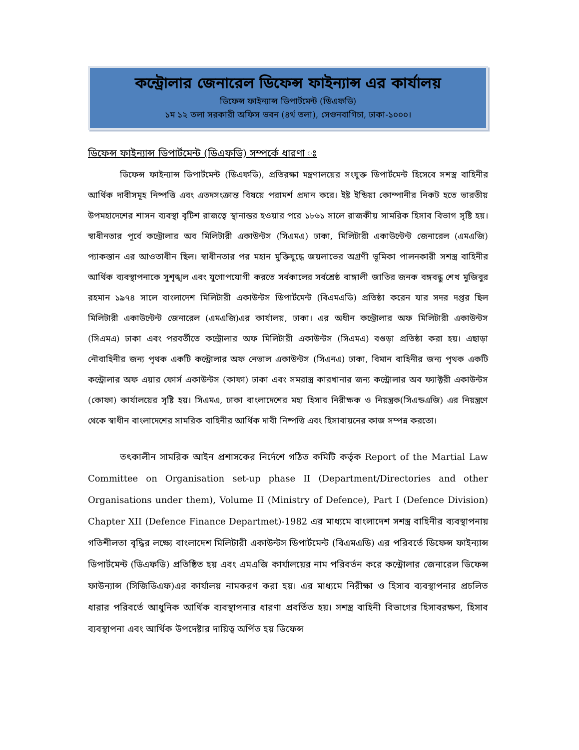কন্ট্রোলার জেনারেল ডিফেন্স ফাইন্যান্স এর কার্যালয়
ডিফেন্স ফাইন্যান্স ডিপার্টমেন্ট (ডিএফডি)
১ম ১২ তলা সরকারী অফিস ভবন (৪র্থ তলা), সেগুনবাগিচা, ঢাকা-১০০০।
ডিফেন্স ফাইন্যান্স ডিপার্টমেন্ট (ডিএফডি) সম্পর্কে ধারণা ঃ
ডিফেন্স ফাইন্যান্স ডিপার্টমেন্ট (ডিএফডি), প্রতিরক্ষা মন্ত্রণালয়ের সংযুক্ত ডিপার্টমেন্ট হিসেবে সশস্ত্র বাহিনীর আর্থিক দাবীসমূহ নিষ্পত্তি এবং এতদসংক্রান্ত বিষয়ে পরামর্শ প্রদান করে। ইষ্ট ইন্ডিয়া কোম্পানীর নিকট হতে ভারতীয় উপমহাদেশের শাসন ব্যবস্থা বৃটিশ রাজত্বে স্থানান্তর হওয়ার পরে ১৮৬১ সালে রাজকীয় সামরিক হিসাব বিভাগ সৃষ্টি হয়। স্বাধীনতার পূর্বে কন্ট্রোলার অব মিলিটারী একাউন্টস (সিএমএ) ঢাকা, মিলিটারী একাউন্টেন্ট জেনারেল (এমএজি) প্যাকস্তান এর আওতাধীন ছিল। স্বাধীনতার পর মহান মুক্তিযুদ্ধে জয়লাভের অগ্রণী ভূমিকা পালনকারী সশস্ত্র বাহিনীর আর্থিক ব্যবস্থাপনাকে সুশৃঙ্খল এবং যুগোপযোগী করতে সর্বকালের সর্বশ্রেষ্ঠ বাঙ্গালী জাতির জনক বঙ্গবন্ধু শেখ মুজিবুর রহমান ১৯৭৪ সালে বাংলাদেশ মিলিটারী একাউন্টস ডিপার্টমেন্ট (বিএমএডি) প্রতিষ্ঠা করেন যার সদর দপ্তর ছিল মিলিটারী একাউন্টেন্ট জেনারেল (এমএজি)এর কার্যালয়, ঢাকা। এর অধীন কন্ট্রোলার অফ মিলিটারী একাউন্টস (সিএমএ) ঢাকা এবং পরবর্তীতে কন্ট্রোলার অফ মিলিটারী একাউন্টস (সিএমএ) বগুড়া প্রতিষ্ঠা করা হয়। এছাড়া নৌবাহিনীর জন্য পৃথক একটি কন্ট্রোলার অফ নেভাল একাউন্টস (সিএনএ) ঢাকা, বিমান বাহিনীর জন্য পৃথক একটি কন্ট্রোলার অফ এয়ার ফোর্স একাউন্টস (কাফা) ঢাকা এবং সমরাস্ত্র কারখানার জন্য কন্ট্রোলার অব ফ্যাক্টরী একাউন্টস (কোফা) কার্যালয়ের সৃষ্টি হয়। সিএমএ, ঢাকা বাংলাদেশের মহা হিসাব নিরীক্ষক ও নিয়ন্ত্রক(সিএন্ডএজি) এর নিয়ন্ত্রণে থেকে স্বাধীন বাংলাদেশের সামরিক বাহিনীর আর্থিক দাবী নিষ্পত্তি এবং হিসাবায়নের কাজ সম্পন্ন করতো।
তৎকালীন সামরিক আইন প্রশাসকের নির্দেশে গঠিত কমিটি কর্তৃক Report of the Martial Law Committee on Organisation set-up phase II (Department/Directories and other Organisations under them), Volume II (Ministry of Defence), Part I (Defence Division) Chapter XII (Defence Finance Departmet)-1982 এর মাধ্যমে বাংলাদেশ সশস্ত্র বাহিনীর ব্যবস্থাপনায় গতিশীলতা বৃদ্ধির লক্ষ্যে বাংলাদেশ মিলিটারী একাউন্টস ডিপার্টমেন্ট (বিএমএডি) এর পরিবর্তে ডিফেন্স ফাইন্যান্স ডিপার্টমেন্ট (ডিএফডি) প্রতিষ্ঠিত হয় এবং এমএজি কার্যালয়ের নাম পরিবর্তন করে কন্ট্রোলার জেনারেল ডিফেন্স ফাউন্যান্স (সিজিডিএফ)এর কার্যালয় নামকরণ করা হয়। এর মাধ্যমে নিরীক্ষা ও হিসাব ব্যবস্থাপনার প্রচলিত ধারার পরিবর্তে আধুনিক আর্থিক ব্যবস্থাপনার ধারণা প্রবর্তিত হয়। সশস্ত্র বাহিনী বিভাগের হিসাবরক্ষণ, হিসাব ব্যবস্থাপনা এবং আর্থিক উপদেষ্টার দায়িত্ব অর্পিত হয় ডিফেন্স